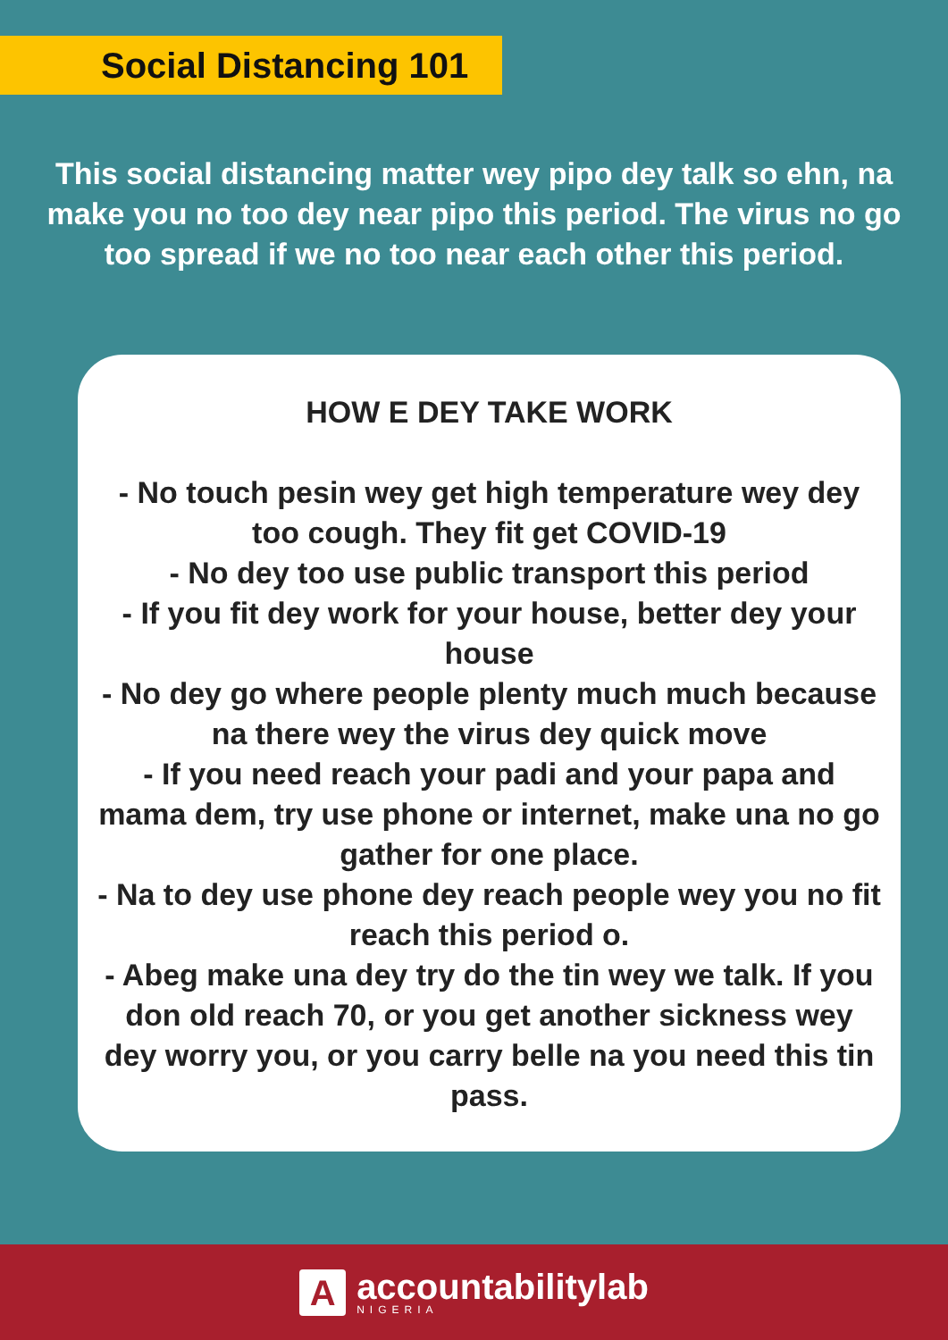Social Distancing 101
This social distancing matter wey pipo dey talk so ehn, na make you no too dey near pipo this period. The virus no go too spread if we no too near each other this period.
HOW E DEY TAKE WORK
- No touch pesin wey get high temperature wey dey too cough. They fit get COVID-19
- No dey too use public transport this period
- If you fit dey work for your house, better dey your house
- No dey go where people plenty much much because na there wey the virus dey quick move
- If you need reach your padi and your papa and mama dem, try use phone or internet, make una no go gather for one place.
- Na to dey use phone dey reach people wey you no fit reach this period o.
- Abeg make una dey try do the tin wey we talk. If you don old reach 70, or you get another sickness wey dey worry you, or you carry belle na you need this tin pass.
A
accountabilitylab
NIGERIA